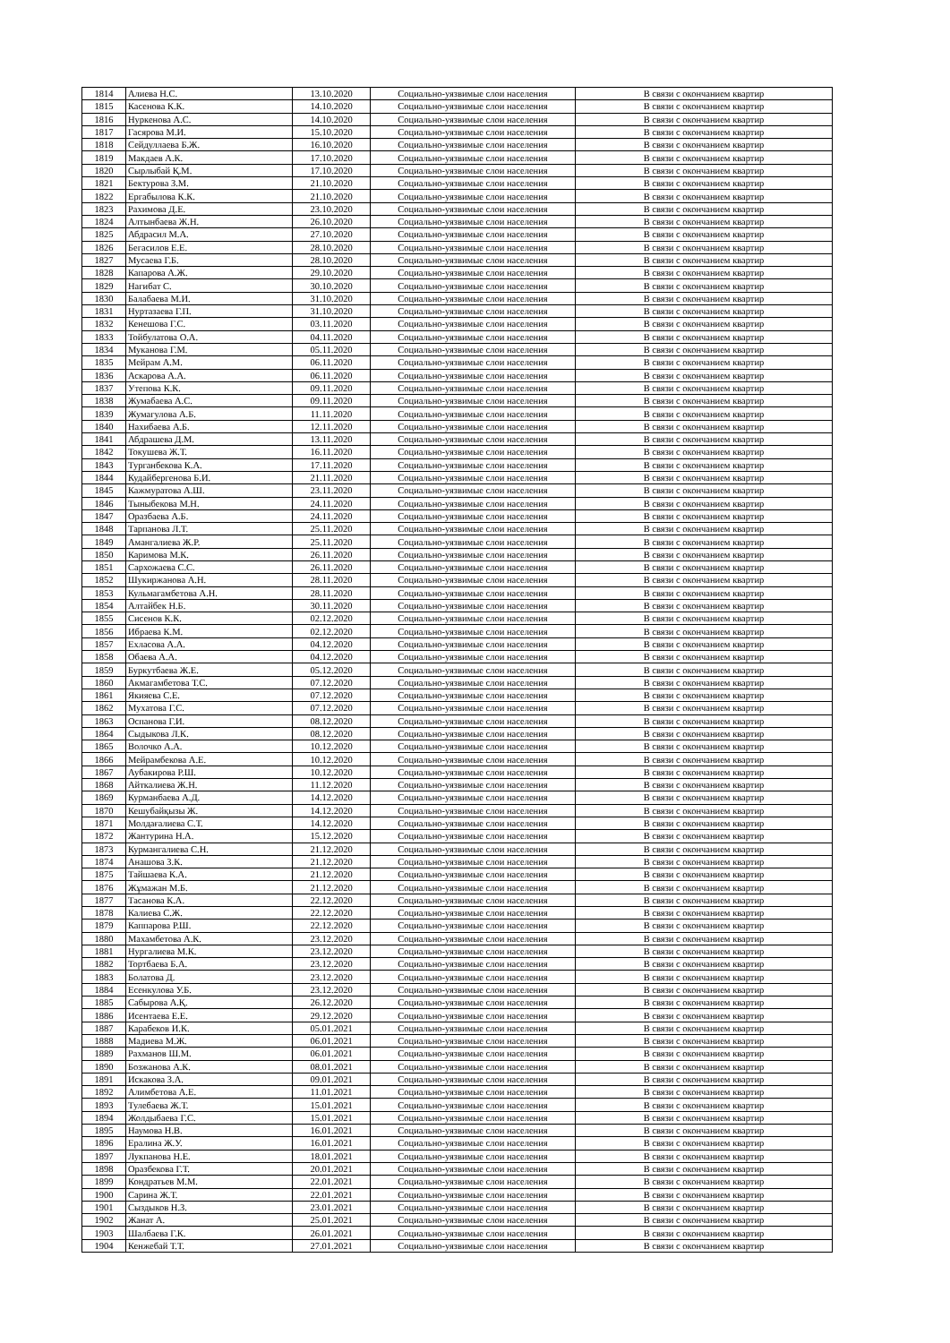| 1814 | Алиева Н.С. | 13.10.2020 | Социально-уязвимые слои населения | В связи с окончанием квартир |
| 1815 | Касенова К.К. | 14.10.2020 | Социально-уязвимые слои населения | В связи с окончанием квартир |
| 1816 | Нуркенова А.С. | 14.10.2020 | Социально-уязвимые слои населения | В связи с окончанием квартир |
| 1817 | Гасярова М.И. | 15.10.2020 | Социально-уязвимые слои населения | В связи с окончанием квартир |
| 1818 | Сейдуллаева Б.Ж. | 16.10.2020 | Социально-уязвимые слои населения | В связи с окончанием квартир |
| 1819 | Макдаев А.К. | 17.10.2020 | Социально-уязвимые слои населения | В связи с окончанием квартир |
| 1820 | Сырлыбай Қ.М. | 17.10.2020 | Социально-уязвимые слои населения | В связи с окончанием квартир |
| 1821 | Бектурова З.М. | 21.10.2020 | Социально-уязвимые слои населения | В связи с окончанием квартир |
| 1822 | Ергабылова К.К. | 21.10.2020 | Социально-уязвимые слои населения | В связи с окончанием квартир |
| 1823 | Рахимова Д.Е. | 23.10.2020 | Социально-уязвимые слои населения | В связи с окончанием квартир |
| 1824 | Алтынбаева Ж.Н. | 26.10.2020 | Социально-уязвимые слои населения | В связи с окончанием квартир |
| 1825 | Абдрасил М.А. | 27.10.2020 | Социально-уязвимые слои населения | В связи с окончанием квартир |
| 1826 | Бегасилов Е.Е. | 28.10.2020 | Социально-уязвимые слои населения | В связи с окончанием квартир |
| 1827 | Мусаева Г.Б. | 28.10.2020 | Социально-уязвимые слои населения | В связи с окончанием квартир |
| 1828 | Капарова А.Ж. | 29.10.2020 | Социально-уязвимые слои населения | В связи с окончанием квартир |
| 1829 | Нагибат С. | 30.10.2020 | Социально-уязвимые слои населения | В связи с окончанием квартир |
| 1830 | Балабаева М.И. | 31.10.2020 | Социально-уязвимые слои населения | В связи с окончанием квартир |
| 1831 | Нуртазаева Г.П. | 31.10.2020 | Социально-уязвимые слои населения | В связи с окончанием квартир |
| 1832 | Кенешова Г.С. | 03.11.2020 | Социально-уязвимые слои населения | В связи с окончанием квартир |
| 1833 | Тойбулатова О.А. | 04.11.2020 | Социально-уязвимые слои населения | В связи с окончанием квартир |
| 1834 | Муканова Г.М. | 05.11.2020 | Социально-уязвимые слои населения | В связи с окончанием квартир |
| 1835 | Мейрам А.М. | 06.11.2020 | Социально-уязвимые слои населения | В связи с окончанием квартир |
| 1836 | Аскарова А.А. | 06.11.2020 | Социально-уязвимые слои населения | В связи с окончанием квартир |
| 1837 | Утепова К.К. | 09.11.2020 | Социально-уязвимые слои населения | В связи с окончанием квартир |
| 1838 | Жумабаева А.С. | 09.11.2020 | Социально-уязвимые слои населения | В связи с окончанием квартир |
| 1839 | Жумагулова А.Б. | 11.11.2020 | Социально-уязвимые слои населения | В связи с окончанием квартир |
| 1840 | Нахибаева А.Б. | 12.11.2020 | Социально-уязвимые слои населения | В связи с окончанием квартир |
| 1841 | Абдрашева Д.М. | 13.11.2020 | Социально-уязвимые слои населения | В связи с окончанием квартир |
| 1842 | Токушева Ж.Т. | 16.11.2020 | Социально-уязвимые слои населения | В связи с окончанием квартир |
| 1843 | Турганбекова К.А. | 17.11.2020 | Социально-уязвимые слои населения | В связи с окончанием квартир |
| 1844 | Кудайбергенова Б.И. | 21.11.2020 | Социально-уязвимые слои населения | В связи с окончанием квартир |
| 1845 | Кажмуратова А.Ш. | 23.11.2020 | Социально-уязвимые слои населения | В связи с окончанием квартир |
| 1846 | Тыныбекова М.Н. | 24.11.2020 | Социально-уязвимые слои населения | В связи с окончанием квартир |
| 1847 | Оразбаева А.Б. | 24.11.2020 | Социально-уязвимые слои населения | В связи с окончанием квартир |
| 1848 | Тарпанова Л.Т. | 25.11.2020 | Социально-уязвимые слои населения | В связи с окончанием квартир |
| 1849 | Амангалиева Ж.Р. | 25.11.2020 | Социально-уязвимые слои населения | В связи с окончанием квартир |
| 1850 | Каримова М.К. | 26.11.2020 | Социально-уязвимые слои населения | В связи с окончанием квартир |
| 1851 | Сархожаева С.С. | 26.11.2020 | Социально-уязвимые слои населения | В связи с окончанием квартир |
| 1852 | Шукиржанова А.Н. | 28.11.2020 | Социально-уязвимые слои населения | В связи с окончанием квартир |
| 1853 | Кульмагамбетова А.Н. | 28.11.2020 | Социально-уязвимые слои населения | В связи с окончанием квартир |
| 1854 | Алтайбек Н.Б. | 30.11.2020 | Социально-уязвимые слои населения | В связи с окончанием квартир |
| 1855 | Сисенов К.К. | 02.12.2020 | Социально-уязвимые слои населения | В связи с окончанием квартир |
| 1856 | Ибраева К.М. | 02.12.2020 | Социально-уязвимые слои населения | В связи с окончанием квартир |
| 1857 | Ехласова А.А. | 04.12.2020 | Социально-уязвимые слои населения | В связи с окончанием квартир |
| 1858 | Обаева А.А. | 04.12.2020 | Социально-уязвимые слои населения | В связи с окончанием квартир |
| 1859 | Буркутбаева Ж.Е. | 05.12.2020 | Социально-уязвимые слои населения | В связи с окончанием квартир |
| 1860 | Акмагамбетова Т.С. | 07.12.2020 | Социально-уязвимые слои населения | В связи с окончанием квартир |
| 1861 | Якияева С.Е. | 07.12.2020 | Социально-уязвимые слои населения | В связи с окончанием квартир |
| 1862 | Мухатова Г.С. | 07.12.2020 | Социально-уязвимые слои населения | В связи с окончанием квартир |
| 1863 | Оспанова Г.И. | 08.12.2020 | Социально-уязвимые слои населения | В связи с окончанием квартир |
| 1864 | Сыдыкова Л.К. | 08.12.2020 | Социально-уязвимые слои населения | В связи с окончанием квартир |
| 1865 | Волочко А.А. | 10.12.2020 | Социально-уязвимые слои населения | В связи с окончанием квартир |
| 1866 | Мейрамбекова А.Е. | 10.12.2020 | Социально-уязвимые слои населения | В связи с окончанием квартир |
| 1867 | Аубакирова Р.Ш. | 10.12.2020 | Социально-уязвимые слои населения | В связи с окончанием квартир |
| 1868 | Айткалиева Ж.Н. | 11.12.2020 | Социально-уязвимые слои населения | В связи с окончанием квартир |
| 1869 | Курманбаева А.Д. | 14.12.2020 | Социально-уязвимые слои населения | В связи с окончанием квартир |
| 1870 | Кешубайқызы Ж. | 14.12.2020 | Социально-уязвимые слои населения | В связи с окончанием квартир |
| 1871 | Молдағалиева С.Т. | 14.12.2020 | Социально-уязвимые слои населения | В связи с окончанием квартир |
| 1872 | Жантурина Н.А. | 15.12.2020 | Социально-уязвимые слои населения | В связи с окончанием квартир |
| 1873 | Курмангалиева С.Н. | 21.12.2020 | Социально-уязвимые слои населения | В связи с окончанием квартир |
| 1874 | Анашова З.К. | 21.12.2020 | Социально-уязвимые слои населения | В связи с окончанием квартир |
| 1875 | Тайшаева К.А. | 21.12.2020 | Социально-уязвимые слои населения | В связи с окончанием квартир |
| 1876 | Жұмажан М.Б. | 21.12.2020 | Социально-уязвимые слои населения | В связи с окончанием квартир |
| 1877 | Тасанова К.А. | 22.12.2020 | Социально-уязвимые слои населения | В связи с окончанием квартир |
| 1878 | Калиева С.Ж. | 22.12.2020 | Социально-уязвимые слои населения | В связи с окончанием квартир |
| 1879 | Каппарова Р.Ш. | 22.12.2020 | Социально-уязвимые слои населения | В связи с окончанием квартир |
| 1880 | Махамбетова А.К. | 23.12.2020 | Социально-уязвимые слои населения | В связи с окончанием квартир |
| 1881 | Нургалиева М.К. | 23.12.2020 | Социально-уязвимые слои населения | В связи с окончанием квартир |
| 1882 | Тортбаева Б.А. | 23.12.2020 | Социально-уязвимые слои населения | В связи с окончанием квартир |
| 1883 | Болатова Д. | 23.12.2020 | Социально-уязвимые слои населения | В связи с окончанием квартир |
| 1884 | Есенкулова У.Б. | 23.12.2020 | Социально-уязвимые слои населения | В связи с окончанием квартир |
| 1885 | Сабырова А.Қ. | 26.12.2020 | Социально-уязвимые слои населения | В связи с окончанием квартир |
| 1886 | Исентаева Е.Е. | 29.12.2020 | Социально-уязвимые слои населения | В связи с окончанием квартир |
| 1887 | Карабеков И.К. | 05.01.2021 | Социально-уязвимые слои населения | В связи с окончанием квартир |
| 1888 | Мадиева М.Ж. | 06.01.2021 | Социально-уязвимые слои населения | В связи с окончанием квартир |
| 1889 | Рахманов Ш.М. | 06.01.2021 | Социально-уязвимые слои населения | В связи с окончанием квартир |
| 1890 | Бозжанова А.К. | 08.01.2021 | Социально-уязвимые слои населения | В связи с окончанием квартир |
| 1891 | Искакова З.А. | 09.01.2021 | Социально-уязвимые слои населения | В связи с окончанием квартир |
| 1892 | Алимбетова А.Е. | 11.01.2021 | Социально-уязвимые слои населения | В связи с окончанием квартир |
| 1893 | Тулебаева Ж.Т. | 15.01.2021 | Социально-уязвимые слои населения | В связи с окончанием квартир |
| 1894 | Жолдыбаева Г.С. | 15.01.2021 | Социально-уязвимые слои населения | В связи с окончанием квартир |
| 1895 | Наумова Н.В. | 16.01.2021 | Социально-уязвимые слои населения | В связи с окончанием квартир |
| 1896 | Ералина Ж.У. | 16.01.2021 | Социально-уязвимые слои населения | В связи с окончанием квартир |
| 1897 | Лукпанова Н.Е. | 18.01.2021 | Социально-уязвимые слои населения | В связи с окончанием квартир |
| 1898 | Оразбекова Г.Т. | 20.01.2021 | Социально-уязвимые слои населения | В связи с окончанием квартир |
| 1899 | Кондратьев М.М. | 22.01.2021 | Социально-уязвимые слои населения | В связи с окончанием квартир |
| 1900 | Сарина Ж.Т. | 22.01.2021 | Социально-уязвимые слои населения | В связи с окончанием квартир |
| 1901 | Сыздыков Н.З. | 23.01.2021 | Социально-уязвимые слои населения | В связи с окончанием квартир |
| 1902 | Жанат А. | 25.01.2021 | Социально-уязвимые слои населения | В связи с окончанием квартир |
| 1903 | Шалбаева Г.К. | 26.01.2021 | Социально-уязвимые слои населения | В связи с окончанием квартир |
| 1904 | Кенжебай Т.Т. | 27.01.2021 | Социально-уязвимые слои населения | В связи с окончанием квартир |